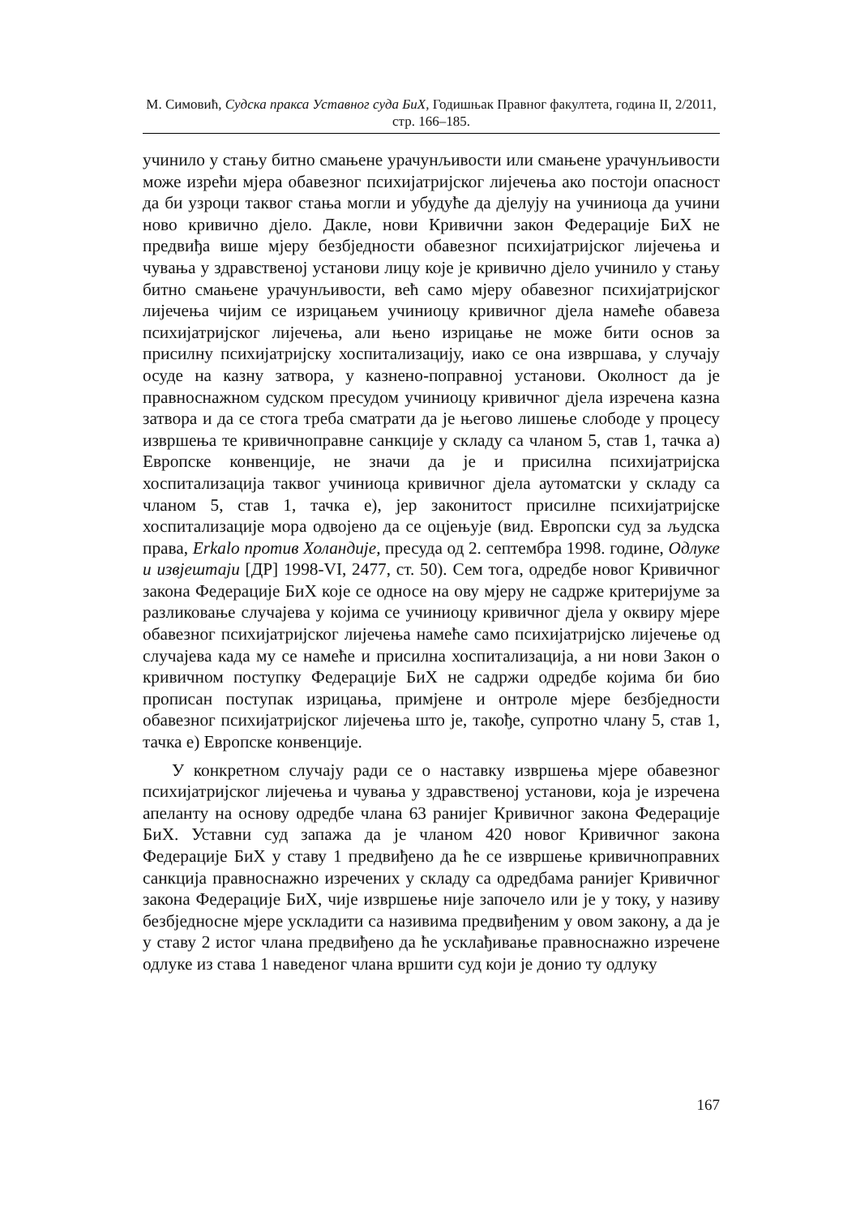М. Симовић, Судска пракса Уставног суда БиХ, Годишњак Правног факултета, година II, 2/2011, стр. 166–185.
учинило у стању битно смањене урачунљивости или смањене урачунљивости може изрећи мјера обавезног психијатријског лијечења ако постоји опасност да би узроци таквог стања могли и убудуће да дјелују на учиниоца да учини ново кривично дјело. Дакле, нови Кривични закон Федерације БиХ не предвиђа више мјеру безбједности обавезног психијатријског лијечења и чувања у здравственој установи лицу које је кривично дјело учинило у стању битно смањене урачунљивости, већ само мјеру обавезног психијатријског лијечења чијим се изрицањем учиниоцу кривичног дјела намеће обавеза психијатријског лијечења, али њено изрицање не може бити основ за присилну психијатријску хоспитализацију, иако се она извршава, у случају осуде на казну затвора, у казнено-поправној установи. Околност да је правноснажном судском пресудом учиниоцу кривичног дјела изречена казна затвора и да се стога треба сматрати да је његово лишење слободе у процесу извршења те кривичноправне санкције у складу са чланом 5, став 1, тачка а) Европске конвенције, не значи да је и присилна психијатријска хоспитализација таквог учиниоца кривичног дјела аутоматски у складу са чланом 5, став 1, тачка е), јер законитост присилне психијатријске хоспитализације мора одвојено да се оцјењује (вид. Европски суд за људска права, Erkalo против Холандије, пресуда од 2. септембра 1998. године, Одлуке и извјештаји [ДР] 1998-VI, 2477, ст. 50). Сем тога, одредбе новог Кривичног закона Федерације БиХ које се односе на ову мјеру не садрже критеријуме за разликовање случајева у којима се учиниоцу кривичног дјела у оквиру мјере обавезног психијатријског лијечења намеће само психијатријско лијечење од случајева када му се намеће и присилна хоспитализација, а ни нови Закон о кривичном поступку Федерације БиХ не садржи одредбе којима би био прописан поступак изрицања, примјене и онтроле мјере безбједности обавезног психијатријског лијечења што је, такође, супротно члану 5, став 1, тачка е) Европске конвенције.
У конкретном случају ради се о наставку извршења мјере обавезног психијатријског лијечења и чувања у здравственој установи, која је изречена апеланту на основу одредбе члана 63 ранијег Кривичног закона Федерације БиХ. Уставни суд запажа да је чланом 420 новог Кривичног закона Федерације БиХ у ставу 1 предвиђено да ће се извршење кривичноправних санкција правноснажно изречених у складу са одредбама ранијег Кривичног закона Федерације БиХ, чије извршење није започело или је у току, у називу безбједносне мјере ускладити са називима предвиђеним у овом закону, а да је у ставу 2 истог члана предвиђено да ће усклађивање правноснажно изречене одлуке из става 1 наведеног члана вршити суд који је донио ту одлуку
167